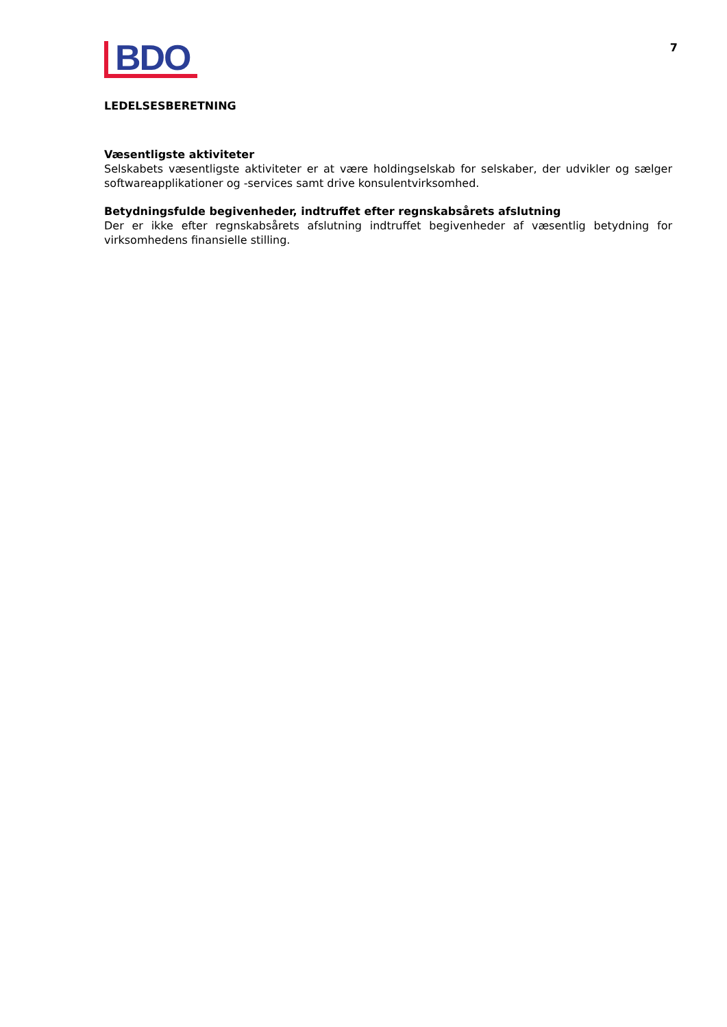BDO
7
LEDELSESBERETNING
Væsentligste aktiviteter
Selskabets væsentligste aktiviteter er at være holdingselskab for selskaber, der udvikler og sælger softwareapplikationer og -services samt drive konsulentvirksomhed.
Betydningsfulde begivenheder, indtruffet efter regnskabsårets afslutning
Der er ikke efter regnskabsårets afslutning indtruffet begivenheder af væsentlig betydning for virksomhedens finansielle stilling.